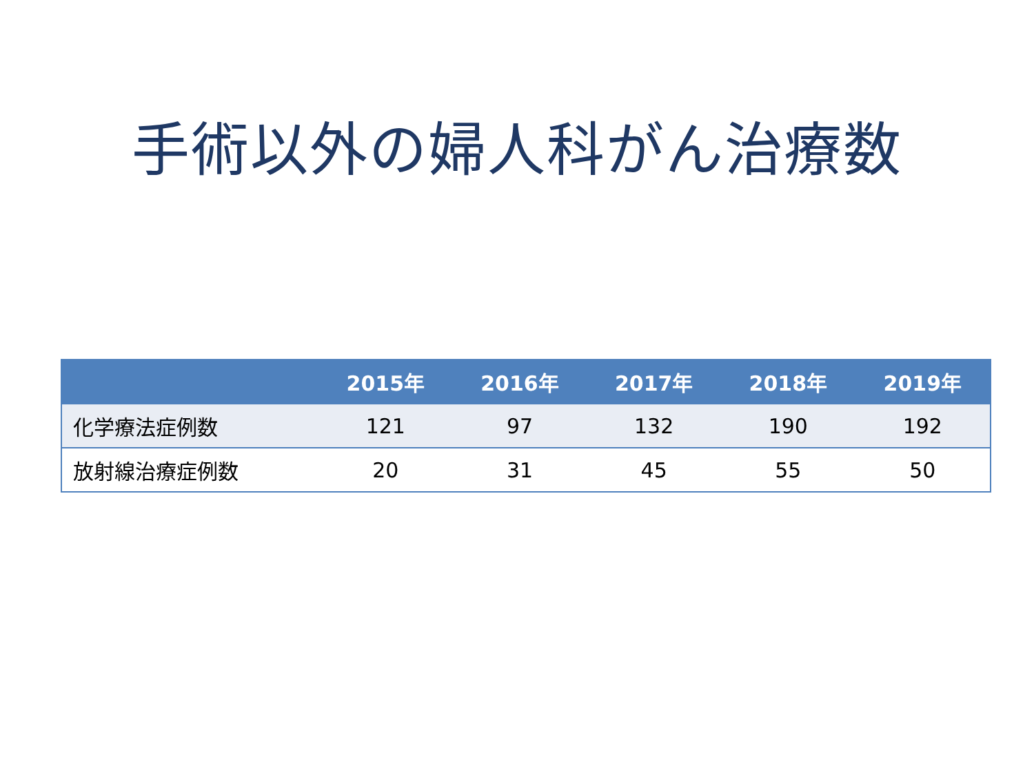手術以外の婦人科がん治療数
| | 2015年 | 2016年 | 2017年 | 2018年 | 2019年 |
| --- | --- | --- | --- | --- | --- |
| 化学療法症例数 | 121 | 97 | 132 | 190 | 192 |
| 放射線治療症例数 | 20 | 31 | 45 | 55 | 50 |